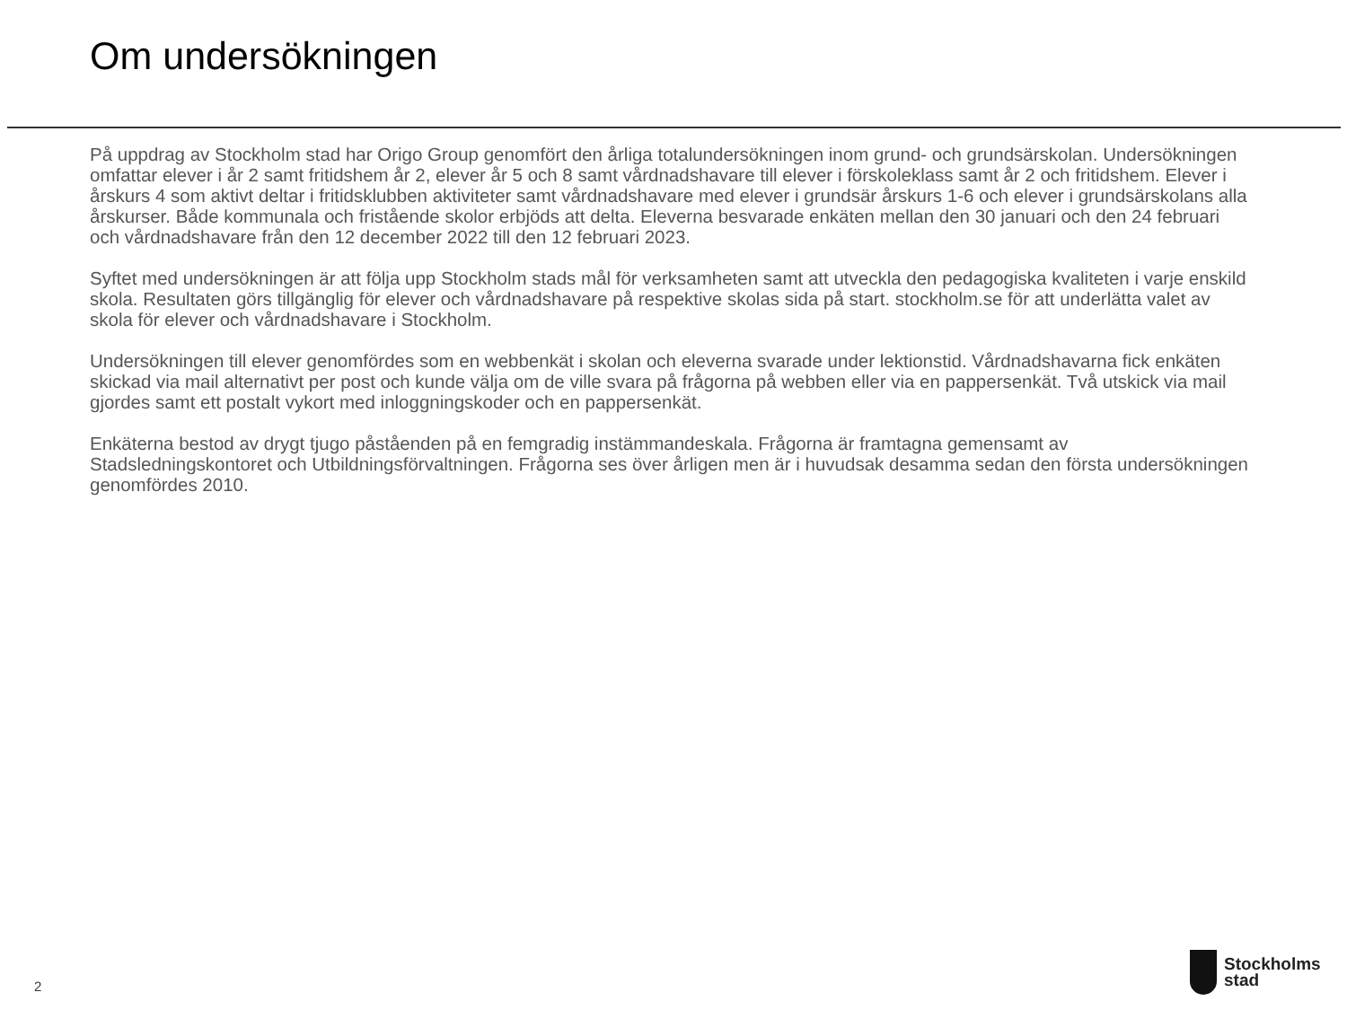Om undersökningen
På uppdrag av Stockholm stad har Origo Group genomfört den årliga totalundersökningen inom grund- och grundsärskolan. Undersökningen omfattar elever i år 2 samt fritidshem år 2, elever år 5 och 8 samt vårdnadshavare till elever i förskoleklass samt år 2 och fritidshem. Elever i årskurs 4 som aktivt deltar i fritidsklubben aktiviteter samt vårdnadshavare med elever i grundsär årskurs 1-6 och elever i grundsärskolans alla årskurser. Både kommunala och fristående skolor erbjöds att delta. Eleverna besvarade enkäten mellan den 30 januari och den 24 februari och vårdnadshavare från den 12 december 2022 till den 12 februari 2023.
Syftet med undersökningen är att följa upp Stockholm stads mål för verksamheten samt att utveckla den pedagogiska kvaliteten i varje enskild skola. Resultaten görs tillgänglig för elever och vårdnadshavare på respektive skolas sida på start. stockholm.se för att underlätta valet av skola för elever och vårdnadshavare i Stockholm.
Undersökningen till elever genomfördes som en webbenkät i skolan och eleverna svarade under lektionstid. Vårdnadshavarna fick enkäten skickad via mail alternativt per post och kunde välja om de ville svara på frågorna på webben eller via en pappersenkät. Två utskick via mail gjordes samt ett postalt vykort med inloggningskoder och en pappersenkät.
Enkäterna bestod av drygt tjugo påståenden på en femgradig instämmandeskala. Frågorna är framtagna gemensamt av Stadsledningskontoret och Utbildningsförvaltningen. Frågorna ses över årligen men är i huvudsak desamma sedan den första undersökningen genomfördes 2010.
2
Stockholms
stad